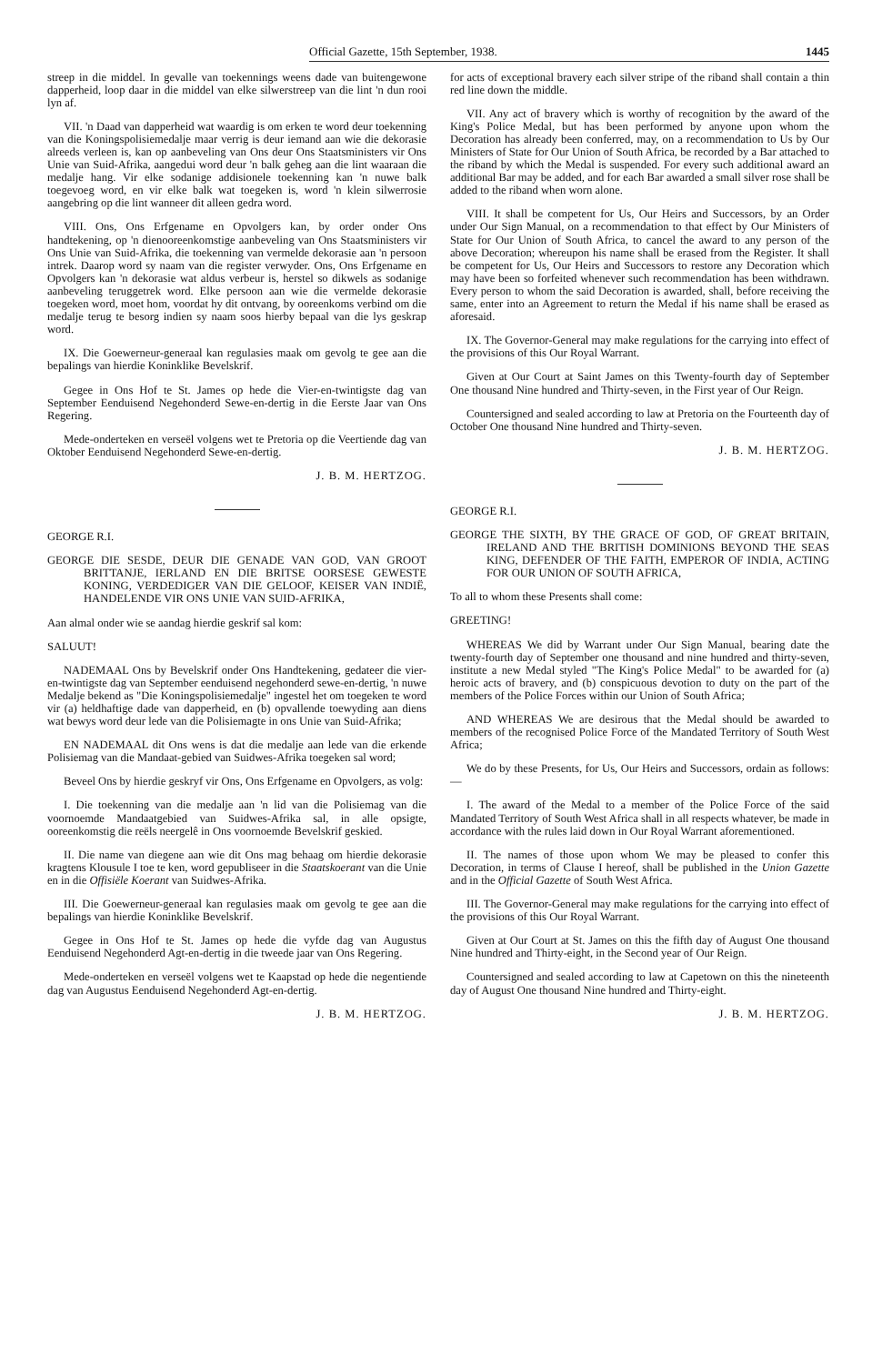Official Gazette, 15th September, 1938. 1445
streep in die middel. In gevalle van toekennings weens dade van buitengewone dapperheid, loop daar in die middel van elke silwerstreep van die lint 'n dun rooi lyn af.
VII. 'n Daad van dapperheid wat waardig is om erken te word deur toekenning van die Koningspolisiemedalje maar verrig is deur iemand aan wie die dekorasie alreeds verleen is, kan op aanbeveling van Ons deur Ons Staatsministers vir Ons Unie van Suid-Afrika, aangedui word deur 'n balk geheg aan die lint waaraan die medalje hang. Vir elke sodanige addisionele toekenning kan 'n nuwe balk toegevoeg word, en vir elke balk wat toegeken is, word 'n klein silwerrosie aangebring op die lint wanneer dit alleen gedra word.
VIII. Ons, Ons Erfgename en Opvolgers kan, by order onder Ons handtekening, op 'n dienooreenkomstige aanbeveling van Ons Staatsministers vir Ons Unie van Suid-Afrika, die toekenning van vermelde dekorasie aan 'n persoon intrek. Daarop word sy naam van die register verwyder. Ons, Ons Erfgename en Opvolgers kan 'n dekorasie wat aldus verbeur is, herstel so dikwels as sodanige aanbeveling teruggetrek word. Elke persoon aan wie die vermelde dekorasie toegeken word, moet hom, voordat hy dit ontvang, by ooreenkoms verbind om die medalje terug te besorg indien sy naam soos hierby bepaal van die lys geskrap word.
IX. Die Goewerneur-generaal kan regulasies maak om gevolg te gee aan die bepalings van hierdie Koninklike Bevelskrif.
Gegee in Ons Hof te St. James op hede die Vier-en-twintigste dag van September Eenduisend Negehonderd Sewe-en-dertig in die Eerste Jaar van Ons Regering.
Mede-onderteken en verseël volgens wet te Pretoria op die Veertiende dag van Oktober Eenduisend Negehonderd Sewe-en-dertig.
J. B. M. HERTZOG.
GEORGE R.I.
GEORGE DIE SESDE, DEUR DIE GENADE VAN GOD, VAN GROOT BRITTANJE, IERLAND EN DIE BRITSE OORSESE GEWESTE KONING, VERDEDIGER VAN DIE GELOOF, KEISER VAN INDIË, HANDELENDE VIR ONS UNIE VAN SUID-AFRIKA,
Aan almal onder wie se aandag hierdie geskrif sal kom:
SALUUT!
NADEMAAL Ons by Bevelskrif onder Ons Handtekening, gedateer die vier-en-twintigste dag van September eenduisend negehonderd sewe-en-dertig, 'n nuwe Medalje bekend as "Die Koningspolisiemedalje" ingestel het om toegeken te word vir (a) heldhaftige dade van dapperheid, en (b) opvallende toewyding aan diens wat bewys word deur lede van die Polisiemagte in ons Unie van Suid-Afrika;
EN NADEMAAL dit Ons wens is dat die medalje aan lede van die erkende Polisiemag van die Mandaat-gebied van Suidwes-Afrika toegeken sal word;
Beveel Ons by hierdie geskryf vir Ons, Ons Erfgename en Opvolgers, as volg:
I. Die toekenning van die medalje aan 'n lid van die Polisiemag van die voornoemde Mandaatgebied van Suidwes-Afrika sal, in alle opsigte, ooreenkomstig die reëls neergelê in Ons voornoemde Bevelskrif geskied.
II. Die name van diegene aan wie dit Ons mag behaag om hierdie dekorasie kragtens Klousule I toe te ken, word gepubliseer in die Staatskoerant van die Unie en in die Offisiële Koerant van Suidwes-Afrika.
III. Die Goewerneur-generaal kan regulasies maak om gevolg te gee aan die bepalings van hierdie Koninklike Bevelskrif.
Gegee in Ons Hof te St. James op hede die vyfde dag van Augustus Eenduisend Negehonderd Agt-en-dertig in die tweede jaar van Ons Regering.
Mede-onderteken en verseël volgens wet te Kaapstad op hede die negentiende dag van Augustus Eenduisend Negehonderd Agt-en-dertig.
J. B. M. HERTZOG.
for acts of exceptional bravery each silver stripe of the riband shall contain a thin red line down the middle.
VII. Any act of bravery which is worthy of recognition by the award of the King's Police Medal, but has been performed by anyone upon whom the Decoration has already been conferred, may, on a recommendation to Us by Our Ministers of State for Our Union of South Africa, be recorded by a Bar attached to the riband by which the Medal is suspended. For every such additional award an additional Bar may be added, and for each Bar awarded a small silver rose shall be added to the riband when worn alone.
VIII. It shall be competent for Us, Our Heirs and Successors, by an Order under Our Sign Manual, on a recommendation to that effect by Our Ministers of State for Our Union of South Africa, to cancel the award to any person of the above Decoration; whereupon his name shall be erased from the Register. It shall be competent for Us, Our Heirs and Successors to restore any Decoration which may have been so forfeited whenever such recommendation has been withdrawn. Every person to whom the said Decoration is awarded, shall, before receiving the same, enter into an Agreement to return the Medal if his name shall be erased as aforesaid.
IX. The Governor-General may make regulations for the carrying into effect of the provisions of this Our Royal Warrant.
Given at Our Court at Saint James on this Twenty-fourth day of September One thousand Nine hundred and Thirty-seven, in the First year of Our Reign.
Countersigned and sealed according to law at Pretoria on the Fourteenth day of October One thousand Nine hundred and Thirty-seven.
J. B. M. HERTZOG.
GEORGE R.I.
GEORGE THE SIXTH, BY THE GRACE OF GOD, OF GREAT BRITAIN, IRELAND AND THE BRITISH DOMINIONS BEYOND THE SEAS KING, DEFENDER OF THE FAITH, EMPEROR OF INDIA, ACTING FOR OUR UNION OF SOUTH AFRICA,
To all to whom these Presents shall come:
GREETING!
WHEREAS We did by Warrant under Our Sign Manual, bearing date the twenty-fourth day of September one thousand and nine hundred and thirty-seven, institute a new Medal styled "The King's Police Medal" to be awarded for (a) heroic acts of bravery, and (b) conspicuous devotion to duty on the part of the members of the Police Forces within our Union of South Africa;
AND WHEREAS We are desirous that the Medal should be awarded to members of the recognised Police Force of the Mandated Territory of South West Africa;
We do by these Presents, for Us, Our Heirs and Successors, ordain as follows:—
I. The award of the Medal to a member of the Police Force of the said Mandated Territory of South West Africa shall in all respects whatever, be made in accordance with the rules laid down in Our Royal Warrant aforementioned.
II. The names of those upon whom We may be pleased to confer this Decoration, in terms of Clause I hereof, shall be published in the Union Gazette and in the Official Gazette of South West Africa.
III. The Governor-General may make regulations for the carrying into effect of the provisions of this Our Royal Warrant.
Given at Our Court at St. James on this the fifth day of August One thousand Nine hundred and Thirty-eight, in the Second year of Our Reign.
Countersigned and sealed according to law at Capetown on this the nineteenth day of August One thousand Nine hundred and Thirty-eight.
J. B. M. HERTZOG.